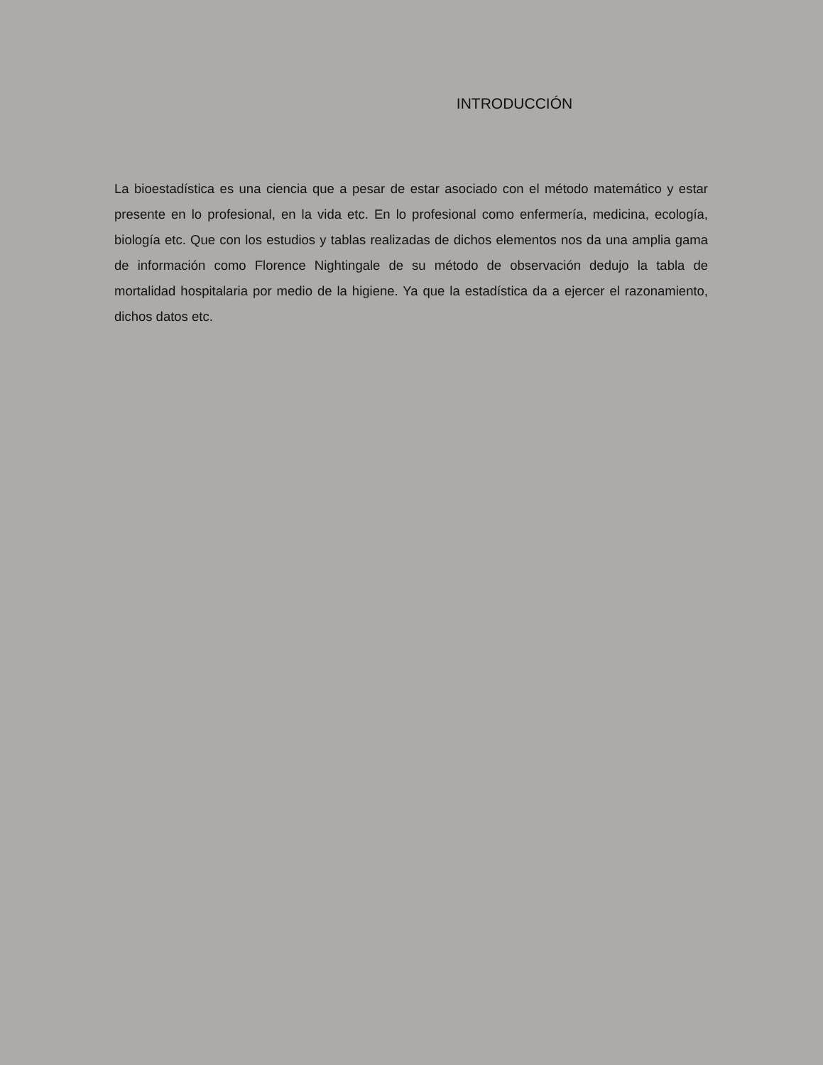INTRODUCCIÓN
La bioestadística es una ciencia que a pesar de estar asociado con el método matemático y estar presente en lo profesional, en la vida etc. En lo profesional como enfermería, medicina, ecología, biología etc. Que con los estudios y tablas realizadas de dichos elementos nos da una amplia gama de información como Florence Nightingale de su método de observación dedujo la tabla de mortalidad hospitalaria por medio de la higiene. Ya que la estadística da a ejercer el razonamiento, dichos datos etc.